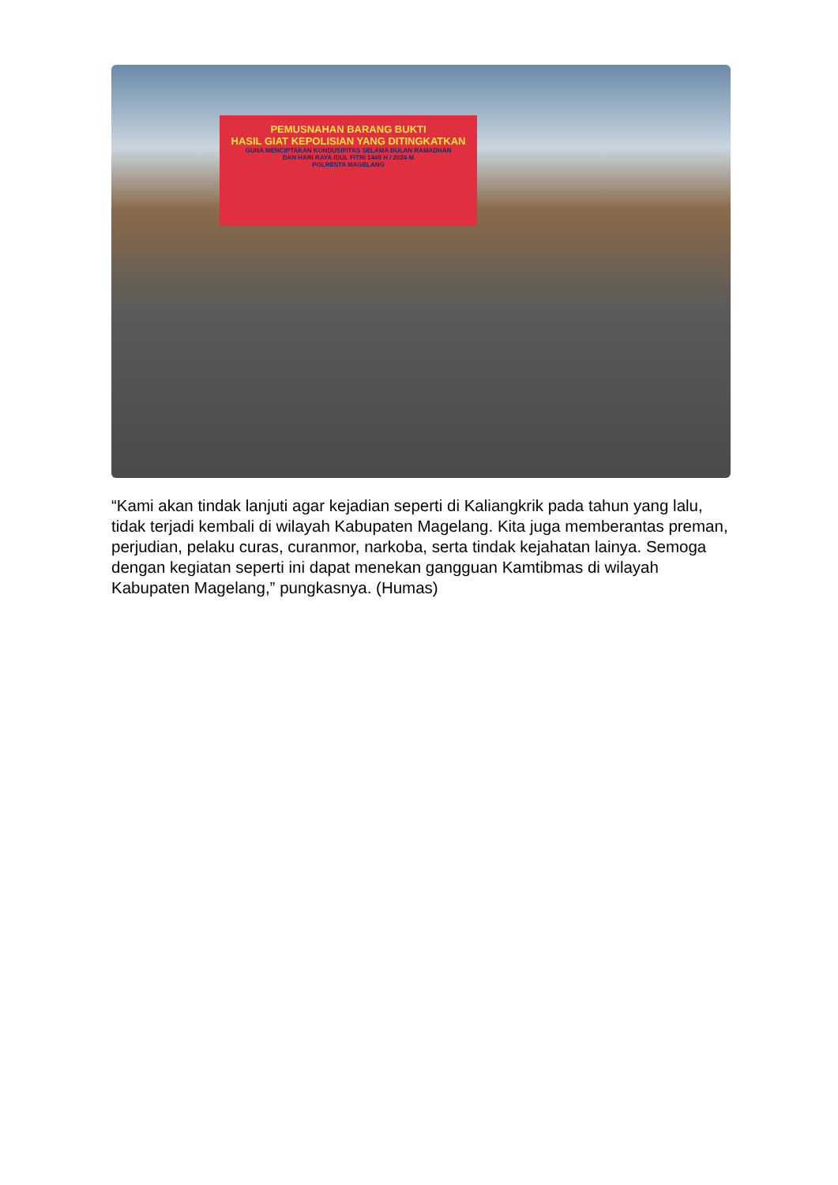PEMUSNAHAN BARANG BUKTI
HASIL GIAT KEPOLISIAN YANG DITINGKATKAN
GUNA MENCIPTAKAN KONDUSIFITAS SELAMA BULAN RAMADHAN
DAN HARI RAYA IDUL FITRI 1445 H / 2024 M
POLRESTA MAGELANG
“Kami akan tindak lanjuti agar kejadian seperti di Kaliangkrik pada tahun yang lalu, tidak terjadi kembali di wilayah Kabupaten Magelang. Kita juga memberantas preman, perjudian, pelaku curas, curanmor, narkoba, serta tindak kejahatan lainya. Semoga dengan kegiatan seperti ini dapat menekan gangguan Kamtibmas di wilayah Kabupaten Magelang,” pungkasnya. (Humas)